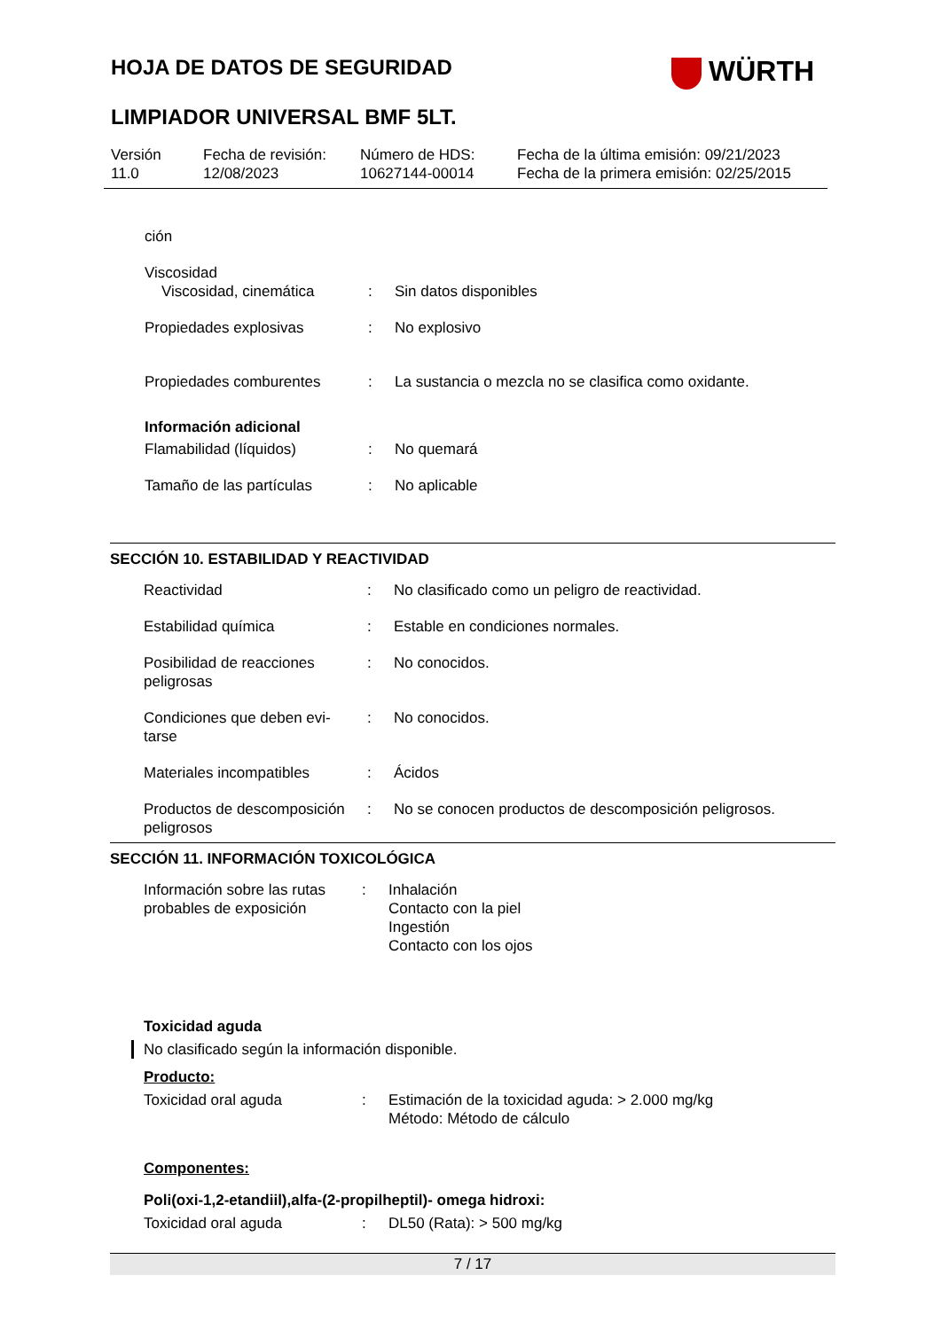HOJA DE DATOS DE SEGURIDAD WÜRTH
LIMPIADOR UNIVERSAL BMF 5LT.
Versión
11.0
Fecha de revisión:
12/08/2023
Número de HDS:
10627144-00014
Fecha de la última emisión: 09/21/2023
Fecha de la primera emisión: 02/25/2015
| ción | | |
| Viscosidad Viscosidad, cinemática | : | Sin datos disponibles |
| Propiedades explosivas | : | No explosivo |
| Propiedades comburentes | : | La sustancia o mezcla no se clasifica como oxidante. |
| Información adicional | | |
| Flamabilidad (líquidos) | : | No quemará |
| Tamaño de las partículas | : | No aplicable |
SECCIÓN 10. ESTABILIDAD Y REACTIVIDAD
| Reactividad | : | No clasificado como un peligro de reactividad. |
| Estabilidad química | : | Estable en condiciones normales. |
| Posibilidad de reacciones peligrosas | : | No conocidos. |
| Condiciones que deben evi- tarse | : | No conocidos. |
| Materiales incompatibles | : | Ácidos |
| Productos de descomposición peligrosos | : | No se conocen productos de descomposición peligrosos. |
SECCIÓN 11. INFORMACIÓN TOXICOLÓGICA
| Información sobre las rutas probables de exposición | : | Inhalación Contacto con la piel Ingestión Contacto con los ojos |
Toxicidad aguda
No clasificado según la información disponible.
Producto:
| Toxicidad oral aguda | : | Estimación de la toxicidad aguda: > 2.000 mg/kg Método: Método de cálculo |
Componentes:
Poli(oxi-1,2-etandiil),alfa-(2-propilheptil)- omega hidroxi:
| Toxicidad oral aguda | : | DL50 (Rata): > 500 mg/kg |
7 / 17